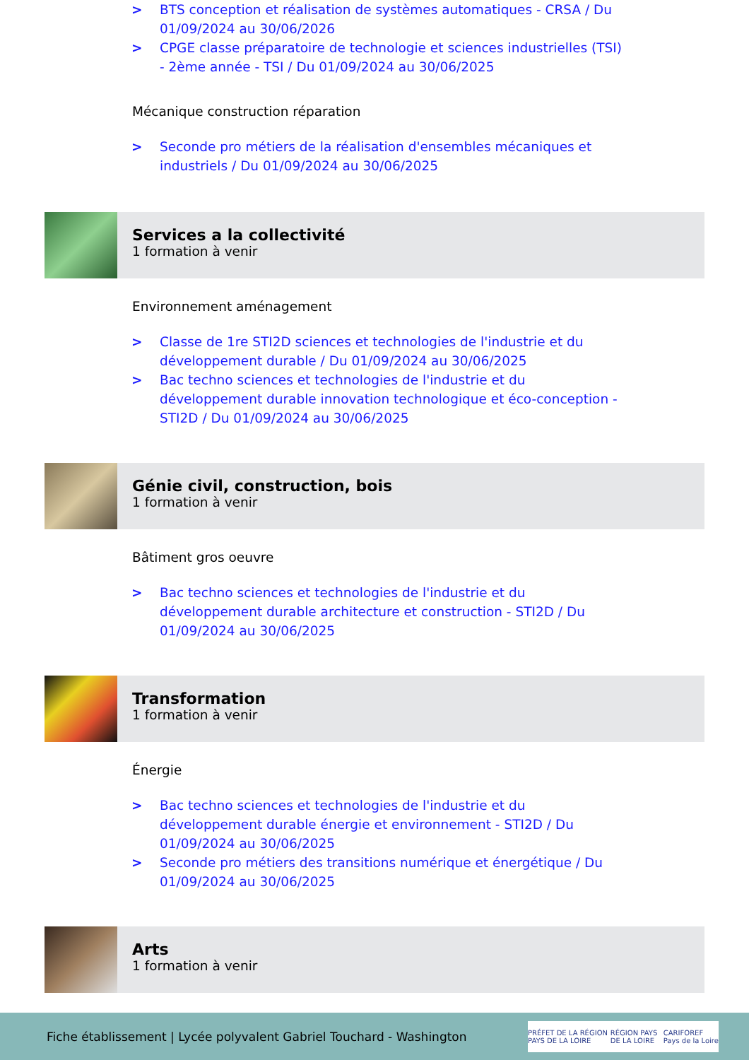> BTS conception et réalisation de systèmes automatiques - CRSA / Du 01/09/2024 au 30/06/2026
> CPGE classe préparatoire de technologie et sciences industrielles (TSI) - 2ème année - TSI / Du 01/09/2024 au 30/06/2025
Mécanique construction réparation
> Seconde pro métiers de la réalisation d'ensembles mécaniques et industriels / Du 01/09/2024 au 30/06/2025
Services a la collectivité
1 formation à venir
Environnement aménagement
> Classe de 1re STI2D sciences et technologies de l'industrie et du développement durable / Du 01/09/2024 au 30/06/2025
> Bac techno sciences et technologies de l'industrie et du développement durable innovation technologique et éco-conception - STI2D / Du 01/09/2024 au 30/06/2025
Génie civil, construction, bois
1 formation à venir
Bâtiment gros oeuvre
> Bac techno sciences et technologies de l'industrie et du développement durable architecture et construction - STI2D / Du 01/09/2024 au 30/06/2025
Transformation
1 formation à venir
Énergie
> Bac techno sciences et technologies de l'industrie et du développement durable énergie et environnement - STI2D / Du 01/09/2024 au 30/06/2025
> Seconde pro métiers des transitions numérique et énergétique / Du 01/09/2024 au 30/06/2025
Arts
1 formation à venir
Fiche établissement | Lycée polyvalent Gabriel Touchard - Washington
PRÉFET DE LA RÉGION PAYS DE LA LOIRE RÉGION PAYS DE LA LOIRE CARIFOREF Pays de la Loire